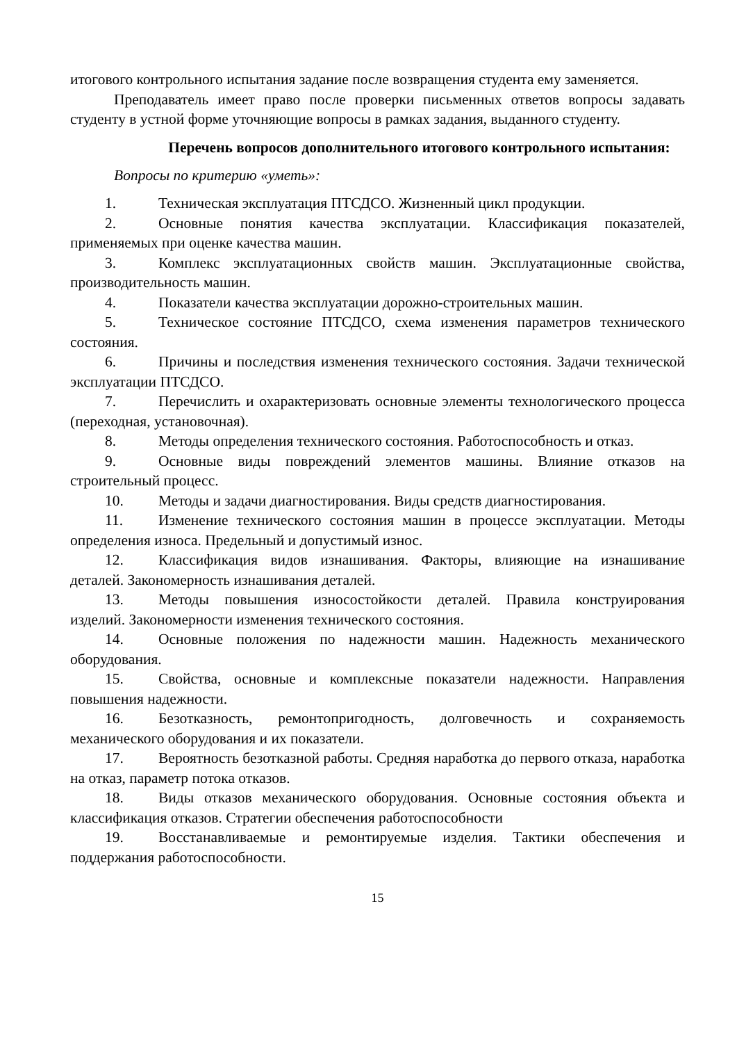итогового контрольного испытания задание после возвращения студента ему заменяется.
Преподаватель имеет право после проверки письменных ответов вопросы задавать студенту в устной форме уточняющие вопросы в рамках задания, выданного студенту.
Перечень вопросов дополнительного итогового контрольного испытания:
Вопросы по критерию «уметь»:
1. Техническая эксплуатация ПТСДСО. Жизненный цикл продукции.
2. Основные понятия качества эксплуатации. Классификация показателей, применяемых при оценке качества машин.
3. Комплекс эксплуатационных свойств машин. Эксплуатационные свойства, производительность машин.
4. Показатели качества эксплуатации дорожно-строительных машин.
5. Техническое состояние ПТСДСО, схема изменения параметров технического состояния.
6. Причины и последствия изменения технического состояния. Задачи технической эксплуатации ПТСДСО.
7. Перечислить и охарактеризовать основные элементы технологического процесса (переходная, установочная).
8. Методы определения технического состояния. Работоспособность и отказ.
9. Основные виды повреждений элементов машины. Влияние отказов на строительный процесс.
10. Методы и задачи диагностирования. Виды средств диагностирования.
11. Изменение технического состояния машин в процессе эксплуатации. Методы определения износа. Предельный и допустимый износ.
12. Классификация видов изнашивания. Факторы, влияющие на изнашивание деталей. Закономерность изнашивания деталей.
13. Методы повышения износостойкости деталей. Правила конструирования изделий. Закономерности изменения технического состояния.
14. Основные положения по надежности машин. Надежность механического оборудования.
15. Свойства, основные и комплексные показатели надежности. Направления повышения надежности.
16. Безотказность, ремонтопригодность, долговечность и сохраняемость механического оборудования и их показатели.
17. Вероятность безотказной работы. Средняя наработка до первого отказа, наработка на отказ, параметр потока отказов.
18. Виды отказов механического оборудования. Основные состояния объекта и классификация отказов. Стратегии обеспечения работоспособности
19. Восстанавливаемые и ремонтируемые изделия. Тактики обеспечения и поддержания работоспособности.
15